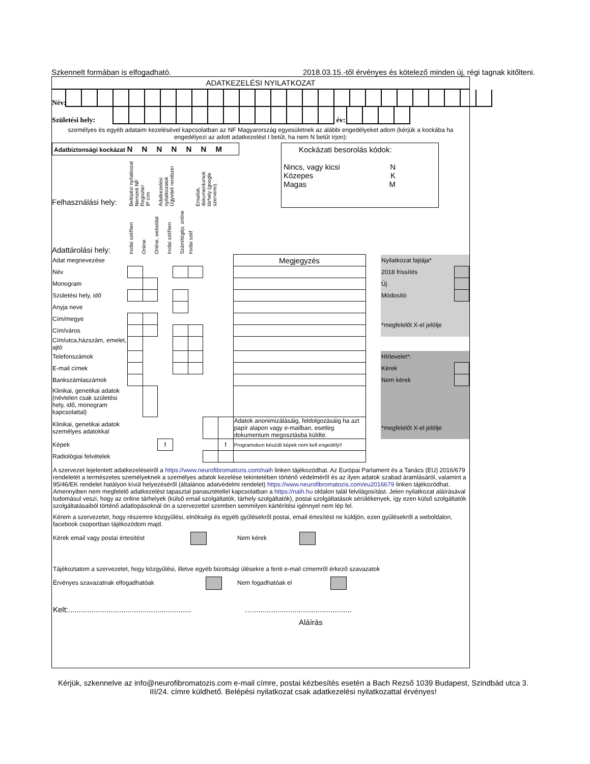Szkennelt formában is elfogadható. 2018.03.15.-től érvényes és kötelező minden új, régi tagnak kitőlteni.
ADATKEZELÉSI NYILATKOZAT
Név:
Születési hely:
év:
személyes és egyéb adataim kezelésével kapcsolatban az NF Magyarország egyesületnek az alábbi engedélyeket adom (kérjük a kockába ha engedélyezi az adott adatkezelést I betűt, ha nem N betűt írjon):
Adatbiztonsági kockázat N N N N N N M
Felhasználási hely:
Belépési nyilatkozat
Nemzeti NF Regiszter
IP cím
Adatkezelési nyilatkozatok
Ügyviteli rendszer
Emailok, dokumentumok tárhely (google szerverei).
Adattárolási hely:
Irodai széfben
Online
Online, weboldal
Irodai széfben
Számítógép, online
Irodai széf
Kockázati besorolás kódok:
Nincs, vagy kicsi N
Közepes K
Magas M
| Adat megnevezése | | | | | | | | Megjegyzés | | Nyilatkozat fajtája* | |
| Név | | | | | | | | | | 2018 frissítés | |
| Monogram | | | | | | | | | | Új | |
| Születési hely, idő | | | | | | | | | | Módosító | |
| Anyja neve | | | | | | | | | | | |
| Cím/megye | | | | | | | | | | *megfelelőt X-el jelölje | |
| Cím/város | | | | | | | | | | | |
| Cím/utca,házszám, emelet, ajtó | | | | | | | | | | | |
| Telefonszámok | | | | | | | | | | Hírlevelet*: | |
| E-mail címek | | | | | | | | | | Kérek | |
| Bankszámlaszámok | | | | | | | | | | Nem kérek | |
| Klinikai, genetikai adatok (névtelen csak születési hely, idő, monogram kapcsolattal) | | | | | | | | | | | |
| Klinikai, genetikai adatok személyes adatokkal | | | | | | | | Adatok anonimizálásáig, feldolgozásáig ha azt papír alapon vagy e-mailban, esetleg dokumentum megosztásba küldte. | | *megfelelőt X-el jelölje | |
| Képek | | | ! | | | | ! | Programokon készült képek nem kell engedély!! | | | |
| Radiológiai felvételek | | | | | | | | | | | |
A szervezet lejelentett adatkezeléseiről a https://www.neurofibromatozis.com/naih linken tájékozódhat. Az Európai Parlament és a Tanács (EU) 2016/679 rendeletét a természetes személyeknek a személyes adatok kezelése tekintetében történő védelméről és az ilyen adatok szabad áramlásáról, valamint a 95/46/EK rendelet hatályon kívül helyezéséről (általános adatvédelmi rendelet) https://www.neurofibromatozis.com/eu2016679 linken tájékozódhat. Amennyiben nem megfelelő adatkezelést tapasztal panasztétellel kapcsolatban a https://naih.hu oldalon talál felvilágosítást. Jelen nyilatkozat aláírásával tudomásul veszi, hogy az online tárhelyek (külső email szolgáltatók, tárhely szolgáltatók), postai szolgáltatások sérülékenyek, így ezen külső szolgáltatók szolgáltatásaiból történő adatlopásoknál ön a szervezettel szemben semmilyen kártérítési igénnyel nem lép fel.
Kérem a szervezetet, hogy részemre közgyűlési, elnökségi és egyéb gyűlésekről postai, email értesítést ne küldjön, ezen gyűlésekről a weboldalon, facebook csoportban tájékozódom majd.
Kérek email vagy postai értesítést Nem kérek
Tájékoztatom a szervezetet, hogy közgyűlési, illetve egyéb bizottsági ülésekre a fenti e-mail címemről érkező szavazatok
Érvényes szavazatnak elfogadhatóak Nem fogadhatóak el
Kelt:.......................................................... …...............................................
Aláírás
Kérjük, szkennelve az info@neurofibromatozis.com e-mail címre, postai kézbesítés esetén a Bach Rezső 1039 Budapest, Szindbád utca 3. III/24. címre küldhető. Belépési nyilatkozat csak adatkezelési nyilatkozattal érvényes!